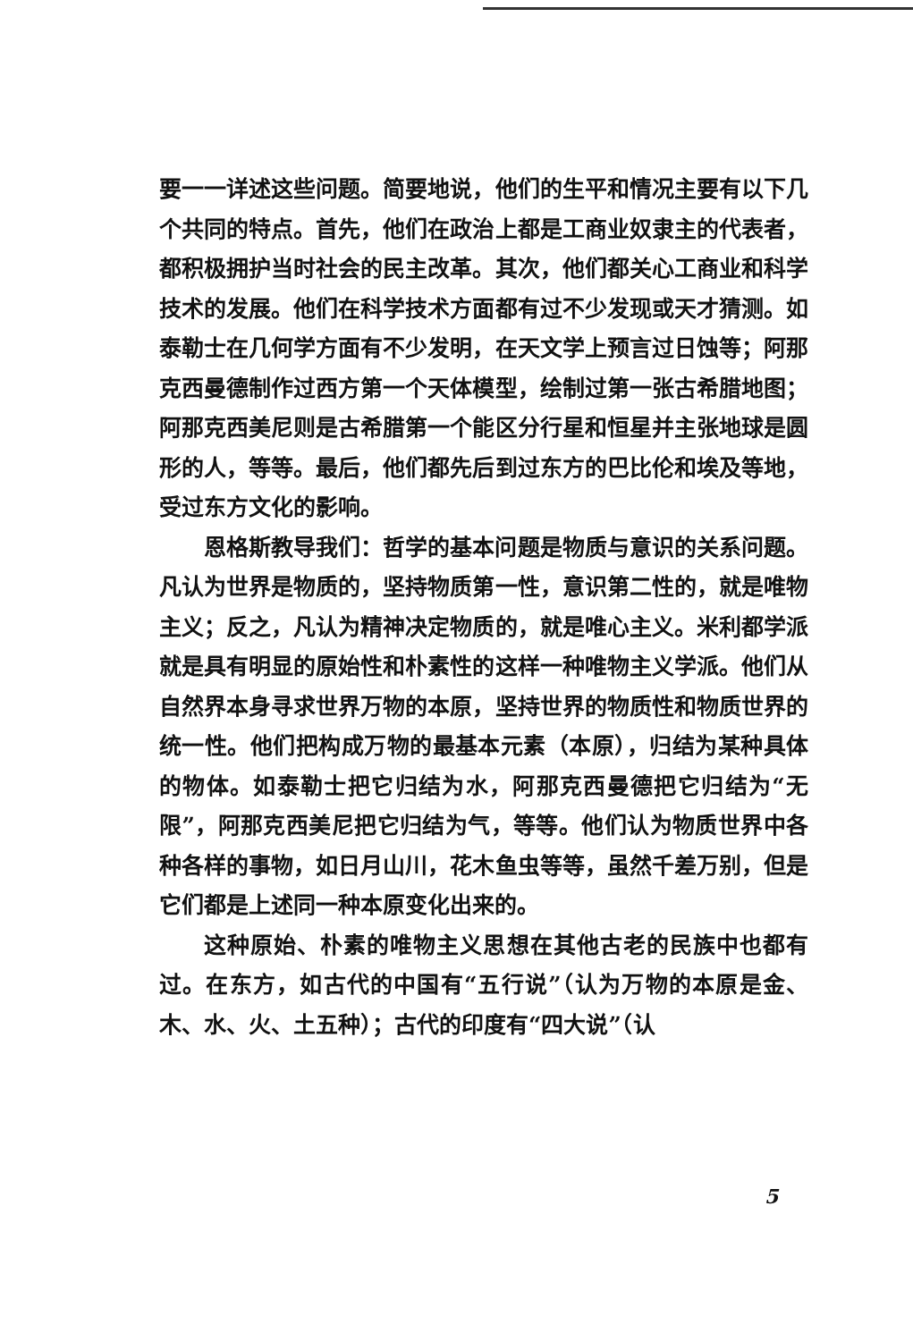要一一详述这些问题。简要地说，他们的生平和情况主要有以下几个共同的特点。首先，他们在政治上都是工商业奴隶主的代表者，都积极拥护当时社会的民主改革。其次，他们都关心工商业和科学技术的发展。他们在科学技术方面都有过不少发现或天才猜测。如泰勒士在几何学方面有不少发明，在天文学上预言过日蚀等；阿那克西曼德制作过西方第一个天体模型，绘制过第一张古希腊地图；阿那克西美尼则是古希腊第一个能区分行星和恒星并主张地球是圆形的人，等等。最后，他们都先后到过东方的巴比伦和埃及等地，受过东方文化的影响。
恩格斯教导我们：哲学的基本问题是物质与意识的关系问题。凡认为世界是物质的，坚持物质第一性，意识第二性的，就是唯物主义；反之，凡认为精神决定物质的，就是唯心主义。米利都学派就是具有明显的原始性和朴素性的这样一种唯物主义学派。他们从自然界本身寻求世界万物的本原，坚持世界的物质性和物质世界的统一性。他们把构成万物的最基本元素（本原），归结为某种具体的物体。如泰勒士把它归结为水，阿那克西曼德把它归结为“无限”，阿那克西美尼把它归结为气，等等。他们认为物质世界中各种各样的事物，如日月山川，花木鱼虫等等，虽然千差万别，但是它们都是上述同一种本原变化出来的。
这种原始、朴素的唯物主义思想在其他古老的民族中也都有过。在东方，如古代的中国有“五行说”（认为万物的本原是金、木、水、火、土五种）；古代的印度有“四大说”（认
5